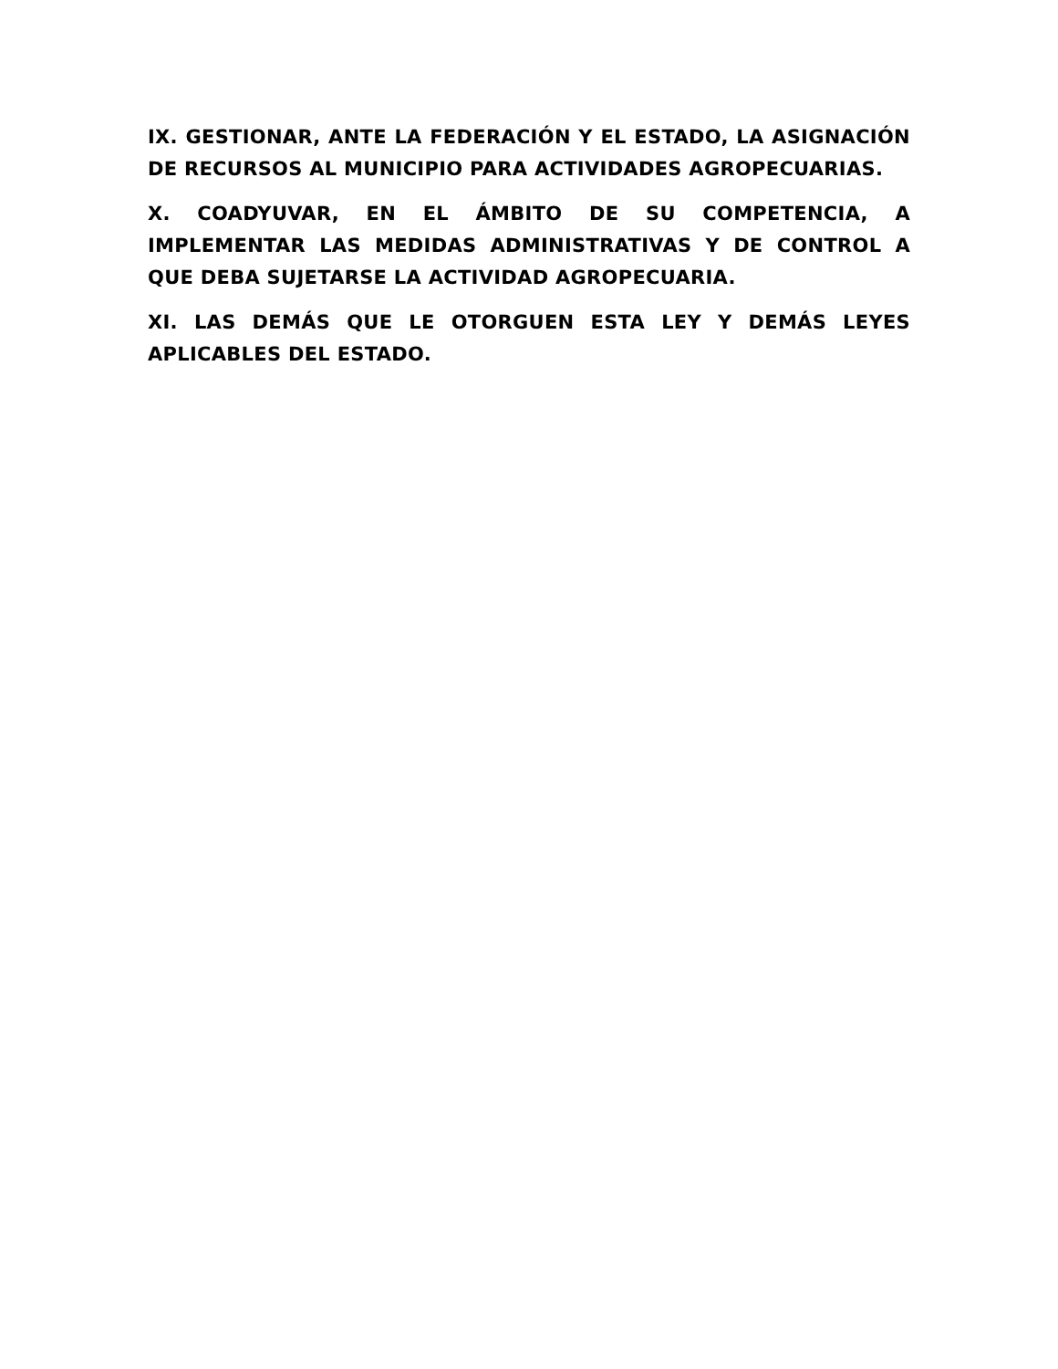IX. GESTIONAR, ANTE LA FEDERACIÓN Y EL ESTADO, LA ASIGNACIÓN DE RECURSOS AL MUNICIPIO PARA ACTIVIDADES AGROPECUARIAS.
X. COADYUVAR, EN EL ÁMBITO DE SU COMPETENCIA, A IMPLEMENTAR LAS MEDIDAS ADMINISTRATIVAS Y DE CONTROL A QUE DEBA SUJETARSE LA ACTIVIDAD AGROPECUARIA.
XI. LAS DEMÁS QUE LE OTORGUEN ESTA LEY Y DEMÁS LEYES APLICABLES DEL ESTADO.